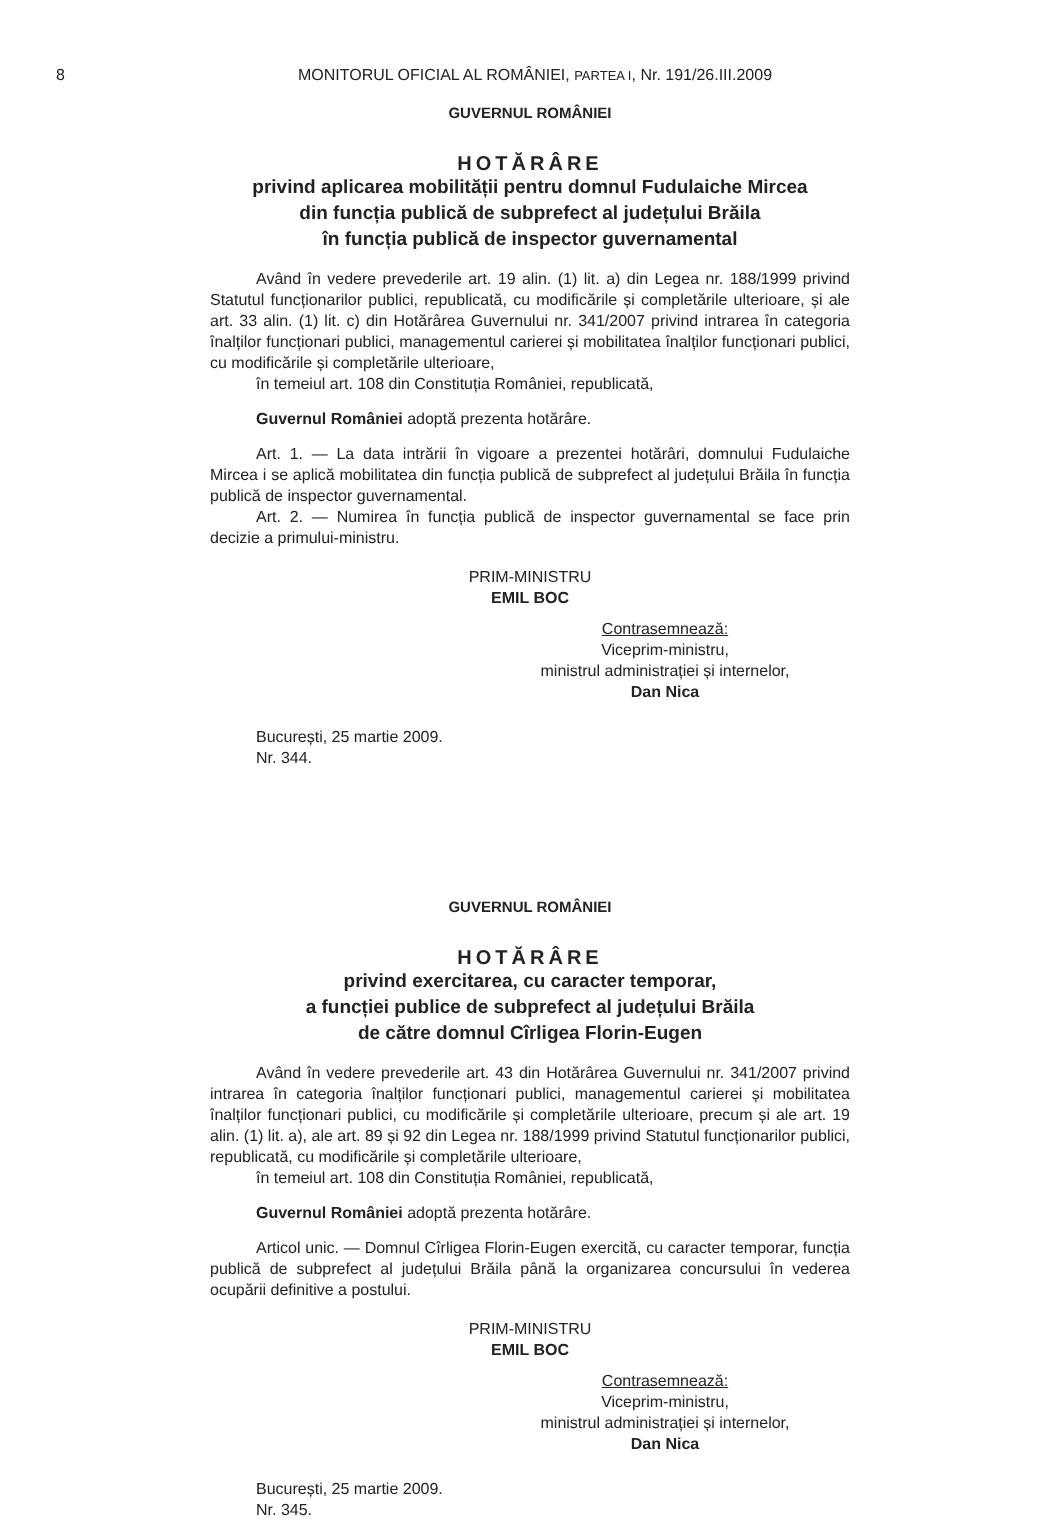8
MONITORUL OFICIAL AL ROMÂNIEI, PARTEA I, Nr. 191/26.III.2009
GUVERNUL ROMÂNIEI
HOTĂRÂRE
privind aplicarea mobilității pentru domnul Fudulaiche Mircea
din funcția publică de subprefect al județului Brăila
în funcția publică de inspector guvernamental
Având în vedere prevederile art. 19 alin. (1) lit. a) din Legea nr. 188/1999 privind Statutul funcționarilor publici, republicată, cu modificările și completările ulterioare, și ale art. 33 alin. (1) lit. c) din Hotărârea Guvernului nr. 341/2007 privind intrarea în categoria înalților funcționari publici, managementul carierei și mobilitatea înalților funcționari publici, cu modificările și completările ulterioare,
în temeiul art. 108 din Constituția României, republicată,
Guvernul României adoptă prezenta hotărâre.
Art. 1. — La data intrării în vigoare a prezentei hotărâri, domnului Fudulaiche Mircea i se aplică mobilitatea din funcția publică de subprefect al județului Brăila în funcția publică de inspector guvernamental.
Art. 2. — Numirea în funcția publică de inspector guvernamental se face prin decizie a primului-ministru.
PRIM-MINISTRU
EMIL BOC
Contrasemnează:
Viceprim-ministru,
ministrul administrației și internelor,
Dan Nica
București, 25 martie 2009.
Nr. 344.
GUVERNUL ROMÂNIEI
HOTĂRÂRE
privind exercitarea, cu caracter temporar,
a funcției publice de subprefect al județului Brăila
de către domnul Cîrligea Florin-Eugen
Având în vedere prevederile art. 43 din Hotărârea Guvernului nr. 341/2007 privind intrarea în categoria înalților funcționari publici, managementul carierei și mobilitatea înalților funcționari publici, cu modificările și completările ulterioare, precum și ale art. 19 alin. (1) lit. a), ale art. 89 și 92 din Legea nr. 188/1999 privind Statutul funcționarilor publici, republicată, cu modificările și completările ulterioare,
în temeiul art. 108 din Constituția României, republicată,
Guvernul României adoptă prezenta hotărâre.
Articol unic. — Domnul Cîrligea Florin-Eugen exercită, cu caracter temporar, funcția publică de subprefect al județului Brăila până la organizarea concursului în vederea ocupării definitive a postului.
PRIM-MINISTRU
EMIL BOC
Contrasemnează:
Viceprim-ministru,
ministrul administrației și internelor,
Dan Nica
București, 25 martie 2009.
Nr. 345.